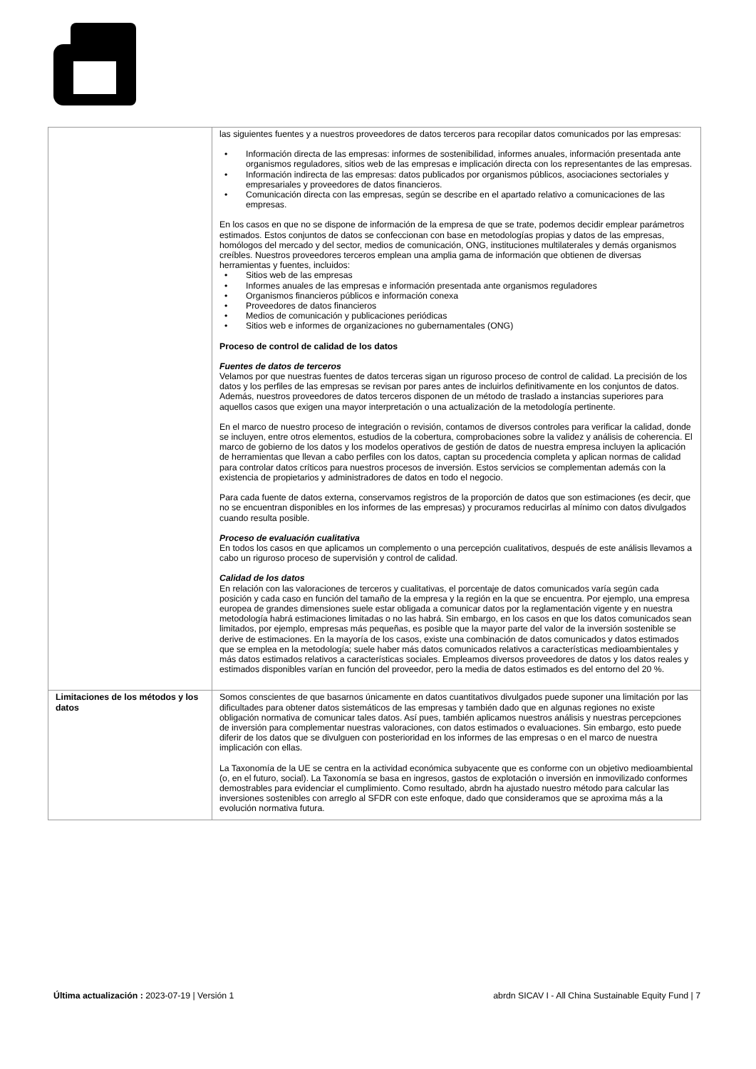| | las siguientes fuentes y a nuestros proveedores de datos terceros para recopilar datos comunicados por las empresas: • Información directa de las empresas: informes de sostenibilidad, informes anuales, información presentada ante organismos reguladores, sitios web de las empresas e implicación directa con los representantes de las empresas. • Información indirecta de las empresas: datos publicados por organismos públicos, asociaciones sectoriales y empresariales y proveedores de datos financieros. • Comunicación directa con las empresas, según se describe en el apartado relativo a comunicaciones de las empresas. En los casos en que no se dispone de información de la empresa de que se trate, podemos decidir emplear parámetros estimados. Estos conjuntos de datos se confeccionan con base en metodologías propias y datos de las empresas, homólogos del mercado y del sector, medios de comunicación, ONG, instituciones multilaterales y demás organismos creíbles. Nuestros proveedores terceros emplean una amplia gama de información que obtienen de diversas herramientas y fuentes, incluidos: • Sitios web de las empresas • Informes anuales de las empresas e información presentada ante organismos reguladores • Organismos financieros públicos e información conexa • Proveedores de datos financieros • Medios de comunicación y publicaciones periódicas • Sitios web e informes de organizaciones no gubernamentales (ONG) Proceso de control de calidad de los datos Fuentes de datos de terceros Velamos por que nuestras fuentes de datos terceras sigan un riguroso proceso de control de calidad. La precisión de los datos y los perfiles de las empresas se revisan por pares antes de incluirlos definitivamente en los conjuntos de datos. Además, nuestros proveedores de datos terceros disponen de un método de traslado a instancias superiores para aquellos casos que exigen una mayor interpretación o una actualización de la metodología pertinente. En el marco de nuestro proceso de integración o revisión, contamos de diversos controles para verificar la calidad, donde se incluyen, entre otros elementos, estudios de la cobertura, comprobaciones sobre la validez y análisis de coherencia. El marco de gobierno de los datos y los modelos operativos de gestión de datos de nuestra empresa incluyen la aplicación de herramientas que llevan a cabo perfiles con los datos, captan su procedencia completa y aplican normas de calidad para controlar datos críticos para nuestros procesos de inversión. Estos servicios se complementan además con la existencia de propietarios y administradores de datos en todo el negocio. Para cada fuente de datos externa, conservamos registros de la proporción de datos que son estimaciones (es decir, que no se encuentran disponibles en los informes de las empresas) y procuramos reducirlas al mínimo con datos divulgados cuando resulta posible. Proceso de evaluación cualitativa En todos los casos en que aplicamos un complemento o una percepción cualitativos, después de este análisis llevamos a cabo un riguroso proceso de supervisión y control de calidad. Calidad de los datos En relación con las valoraciones de terceros y cualitativas, el porcentaje de datos comunicados varía según cada posición y cada caso en función del tamaño de la empresa y la región en la que se encuentra. Por ejemplo, una empresa europea de grandes dimensiones suele estar obligada a comunicar datos por la reglamentación vigente y en nuestra metodología habrá estimaciones limitadas o no las habrá. Sin embargo, en los casos en que los datos comunicados sean limitados, por ejemplo, empresas más pequeñas, es posible que la mayor parte del valor de la inversión sostenible se derive de estimaciones. En la mayoría de los casos, existe una combinación de datos comunicados y datos estimados que se emplea en la metodología; suele haber más datos comunicados relativos a características medioambientales y más datos estimados relativos a características sociales. Empleamos diversos proveedores de datos y los datos reales y estimados disponibles varían en función del proveedor, pero la media de datos estimados es del entorno del 20 %. |
| Limitaciones de los métodos y los datos | Somos conscientes de que basarnos únicamente en datos cuantitativos divulgados puede suponer una limitación por las dificultades para obtener datos sistemáticos de las empresas y también dado que en algunas regiones no existe obligación normativa de comunicar tales datos. Así pues, también aplicamos nuestros análisis y nuestras percepciones de inversión para complementar nuestras valoraciones, con datos estimados o evaluaciones. Sin embargo, esto puede diferir de los datos que se divulguen con posterioridad en los informes de las empresas o en el marco de nuestra implicación con ellas. La Taxonomía de la UE se centra en la actividad económica subyacente que es conforme con un objetivo medioambiental (o, en el futuro, social). La Taxonomía se basa en ingresos, gastos de explotación o inversión en inmovilizado conformes demostrables para evidenciar el cumplimiento. Como resultado, abrdn ha ajustado nuestro método para calcular las inversiones sostenibles con arreglo al SFDR con este enfoque, dado que consideramos que se aproxima más a la evolución normativa futura. |
Última actualización : 2023-07-19 | Versión 1
abrdn SICAV I - All China Sustainable Equity Fund | 7